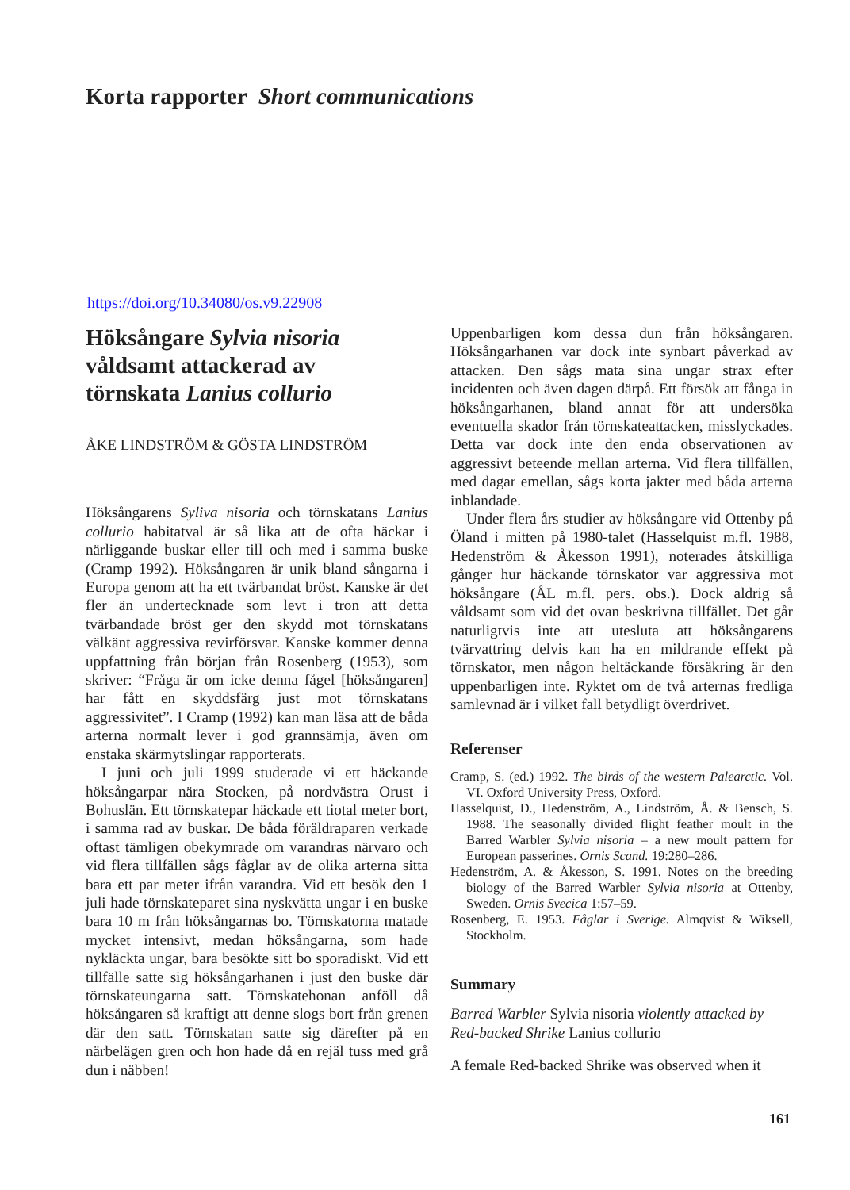Korta rapporter Short communications
https://doi.org/10.34080/os.v9.22908
Höksångare Sylvia nisoria
våldsamt attackerad av
törnskata Lanius collurio
ÅKE LINDSTRÖM & GÖSTA LINDSTRÖM
Höksångarens Syliva nisoria och törnskatans Lanius collurio habitatval är så lika att de ofta häckar i närliggande buskar eller till och med i samma buske (Cramp 1992). Höksångaren är unik bland sångarna i Europa genom att ha ett tvärbandat bröst. Kanske är det fler än undertecknade som levt i tron att detta tvärbandade bröst ger den skydd mot törnskatans välkänt aggressiva revirförsvar. Kanske kommer denna uppfattning från början från Rosenberg (1953), som skriver: “Fråga är om icke denna fågel [höksångaren] har fått en skyddsfärg just mot törnskatans aggressivitet”. I Cramp (1992) kan man läsa att de båda arterna normalt lever i god grannsämja, även om enstaka skärmytslingar rapporterats.
I juni och juli 1999 studerade vi ett häckande höksångarpar nära Stocken, på nordvästra Orust i Bohuslän. Ett törnskatepar häckade ett tiotal meter bort, i samma rad av buskar. De båda föräldraparen verkade oftast tämligen obekymrade om varandras närvaro och vid flera tillfällen sågs fåglar av de olika arterna sitta bara ett par meter ifrån varandra. Vid ett besök den 1 juli hade törnskateparet sina nyskvätta ungar i en buske bara 10 m från höksångarnas bo. Törnskatorna matade mycket intensivt, medan höksångarna, som hade nykläckta ungar, bara besökte sitt bo sporadiskt. Vid ett tillfälle satte sig höksångarhanen i just den buske där törnskateungarna satt. Törnskatehonan anföll då höksångaren så kraftigt att denne slogs bort från grenen där den satt. Törnskatan satte sig därefter på en närbelägen gren och hon hade då en rejäl tuss med grå dun i näbben!
Uppenbarligen kom dessa dun från höksångaren. Höksångarhanen var dock inte synbart påverkad av attacken. Den sågs mata sina ungar strax efter incidenten och även dagen därpå. Ett försök att fånga in höksångarhanen, bland annat för att undersöka eventuella skador från törnskateattacken, misslyckades. Detta var dock inte den enda observationen av aggressivt beteende mellan arterna. Vid flera tillfällen, med dagar emellan, sågs korta jakter med båda arterna inblandade.
Under flera års studier av höksångare vid Ottenby på Öland i mitten på 1980-talet (Hasselquist m.fl. 1988, Hedenström & Åkesson 1991), noterades åtskilliga gånger hur häckande törnskator var aggressiva mot höksångare (ÅL m.fl. pers. obs.). Dock aldrig så våldsamt som vid det ovan beskrivna tillfället. Det går naturligtvis inte att utesluta att höksångarens tvärvattring delvis kan ha en mildrande effekt på törnskator, men någon heltäckande försäkring är den uppenbarligen inte. Ryktet om de två arternas fredliga samlevnad är i vilket fall betydligt överdrivet.
Referenser
Cramp, S. (ed.) 1992. The birds of the western Palearctic. Vol. VI. Oxford University Press, Oxford.
Hasselquist, D., Hedenström, A., Lindström, Å. & Bensch, S. 1988. The seasonally divided flight feather moult in the Barred Warbler Sylvia nisoria – a new moult pattern for European passerines. Ornis Scand. 19:280–286.
Hedenström, A. & Åkesson, S. 1991. Notes on the breeding biology of the Barred Warbler Sylvia nisoria at Ottenby, Sweden. Ornis Svecica 1:57–59.
Rosenberg, E. 1953. Fåglar i Sverige. Almqvist & Wiksell, Stockholm.
Summary
Barred Warbler Sylvia nisoria violently attacked by Red-backed Shrike Lanius collurio
A female Red-backed Shrike was observed when it
161